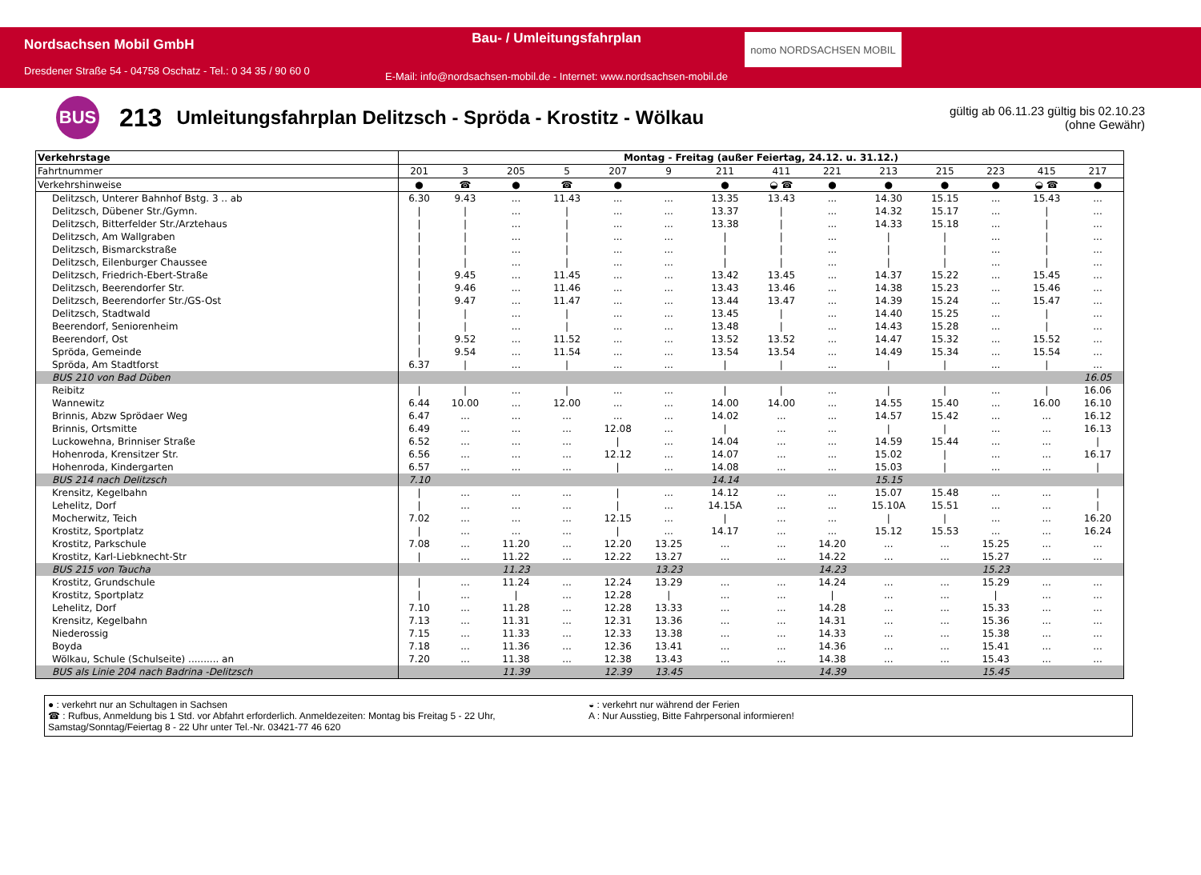Nordsachsen Mobil GmbH
Dresdener Straße 54 - 04758 Oschatz - Tel.: 0 34 35 / 90 60 0
Bau- / Umleitungsfahrplan
E-Mail: info@nordsachsen-mobil.de - Internet: www.nordsachsen-mobil.de
nomo NORDSACHSEN MOBIL
BUS
213
Umleitungsfahrplan Delitzsch - Spröda - Krostitz - Wölkau
gültig ab 06.11.23 gültig bis 02.10.23
(ohne Gewähr)
| Verkehrstage | Montag - Freitag (außer Feiertag, 24.12. u. 31.12.) | | | | | | | | | | | | | |
| Fahrtnummer | 201 | 3 | 205 | 5 | 207 | 9 | 211 | 411 | 221 | 213 | 215 | 223 | 415 | 217 |
| Verkehrshinweise | ● | ☎ | ● | ☎ | ● | | ● | ◒ ☎ | ● | ● | ● | ● | ◒ ☎ | ● |
| Delitzsch, Unterer Bahnhof Bstg. 3 .. ab | 6.30 | 9.43 | ... | 11.43 | ... | ... | 13.35 | 13.43 | ... | 14.30 | 15.15 | ... | 15.43 | ... |
| Delitzsch, Dübener Str./Gymn. | / | / | ... | / | ... | ... | 13.37 | / | ... | 14.32 | 15.17 | ... | / | ... |
| Delitzsch, Bitterfelder Str./Arztehaus | / | / | ... | / | ... | ... | 13.38 | / | ... | 14.33 | 15.18 | ... | / | ... |
| Delitzsch, Am Wallgraben | / | / | ... | / | ... | ... | / | / | ... | / | / | ... | / | ... |
| Delitzsch, Bismarckstraße | / | / | ... | / | ... | ... | / | / | ... | / | / | ... | / | ... |
| Delitzsch, Eilenburger Chaussee | / | / | ... | / | ... | ... | / | / | ... | / | / | ... | / | ... |
| Delitzsch, Friedrich-Ebert-Straße | / | 9.45 | ... | 11.45 | ... | ... | 13.42 | 13.45 | ... | 14.37 | 15.22 | ... | 15.45 | ... |
| Delitzsch, Beerendorfer Str. | / | 9.46 | ... | 11.46 | ... | ... | 13.43 | 13.46 | ... | 14.38 | 15.23 | ... | 15.46 | ... |
| Delitzsch, Beerendorfer Str./GS-Ost | / | 9.47 | ... | 11.47 | ... | ... | 13.44 | 13.47 | ... | 14.39 | 15.24 | ... | 15.47 | ... |
| Delitzsch, Stadtwald | / | / | ... | / | ... | ... | 13.45 | / | ... | 14.40 | 15.25 | ... | / | ... |
| Beerendorf, Seniorenheim | / | / | ... | / | ... | ... | 13.48 | / | ... | 14.43 | 15.28 | ... | / | ... |
| Beerendorf, Ost | / | 9.52 | ... | 11.52 | ... | ... | 13.52 | 13.52 | ... | 14.47 | 15.32 | ... | 15.52 | ... |
| Spröda, Gemeinde | / | 9.54 | ... | 11.54 | ... | ... | 13.54 | 13.54 | ... | 14.49 | 15.34 | ... | 15.54 | ... |
| Spröda, Am Stadtforst | 6.37 | / | ... | / | ... | ... | / | / | ... | / | / | ... | / | ... |
| BUS 210 von Bad Düben | | | | | | | | | | | | | | 16.05 |
| Reibitz | / | / | ... | / | ... | ... | / | / | ... | / | / | ... | / | 16.06 |
| Wannewitz | 6.44 | 10.00 | ... | 12.00 | ... | ... | 14.00 | 14.00 | ... | 14.55 | 15.40 | ... | 16.00 | 16.10 |
| Brinnis, Abzw Sprödaer Weg | 6.47 | ... | ... | ... | ... | ... | 14.02 | ... | ... | 14.57 | 15.42 | ... | ... | 16.12 |
| Brinnis, Ortsmitte | 6.49 | ... | ... | ... | 12.08 | ... | / | ... | ... | / | / | ... | ... | 16.13 |
| Luckowehna, Brinniser Straße | 6.52 | ... | ... | ... | / | ... | 14.04 | ... | ... | 14.59 | 15.44 | ... | ... | / |
| Hohenroda, Krensitzer Str. | 6.56 | ... | ... | ... | 12.12 | ... | 14.07 | ... | ... | 15.02 | / | ... | ... | 16.17 |
| Hohenroda, Kindergarten | 6.57 | ... | ... | ... | / | ... | 14.08 | ... | ... | 15.03 | / | ... | ... | / |
| BUS 214 nach Delitzsch | 7.10 | | | | | | 14.14 | | | 15.15 | | | | |
| Krensitz, Kegelbahn | / | ... | ... | ... | / | ... | 14.12 | ... | ... | 15.07 | 15.48 | ... | ... | / |
| Lehelitz, Dorf | / | ... | ... | ... | / | ... | 14.15A | ... | ... | 15.10A | 15.51 | ... | ... | / |
| Mocherwitz, Teich | 7.02 | ... | ... | ... | 12.15 | ... | / | ... | ... | / | / | ... | ... | 16.20 |
| Krostitz, Sportplatz | / | ... | ... | ... | / | ... | 14.17 | ... | ... | 15.12 | 15.53 | ... | ... | 16.24 |
| Krostitz, Parkschule | 7.08 | ... | 11.20 | ... | 12.20 | 13.25 | ... | ... | 14.20 | ... | ... | 15.25 | ... | ... |
| Krostitz, Karl-Liebknecht-Str | / | ... | 11.22 | ... | 12.22 | 13.27 | ... | ... | 14.22 | ... | ... | 15.27 | ... | ... |
| BUS 215 von Taucha | | | 11.23 | | | 13.23 | | | 14.23 | | | 15.23 | | |
| Krostitz, Grundschule | / | ... | 11.24 | ... | 12.24 | 13.29 | ... | ... | 14.24 | ... | ... | 15.29 | ... | ... |
| Krostitz, Sportplatz | / | ... | / | ... | 12.28 | / | ... | ... | / | ... | ... | / | ... | ... |
| Lehelitz, Dorf | 7.10 | ... | 11.28 | ... | 12.28 | 13.33 | ... | ... | 14.28 | ... | ... | 15.33 | ... | ... |
| Krensitz, Kegelbahn | 7.13 | ... | 11.31 | ... | 12.31 | 13.36 | ... | ... | 14.31 | ... | ... | 15.36 | ... | ... |
| Niederossig | 7.15 | ... | 11.33 | ... | 12.33 | 13.38 | ... | ... | 14.33 | ... | ... | 15.38 | ... | ... |
| Boyda | 7.18 | ... | 11.36 | ... | 12.36 | 13.41 | ... | ... | 14.36 | ... | ... | 15.41 | ... | ... |
| Wölkau, Schule (Schulseite) .......... an | 7.20 | ... | 11.38 | ... | 12.38 | 13.43 | ... | ... | 14.38 | ... | ... | 15.43 | ... | ... |
| BUS als Linie 204 nach Badrina -Delitzsch | | | 11.39 | | 12.39 | 13.45 | | | 14.39 | | | 15.45 | | |
● : verkehrt nur an Schultagen in Sachsen
☎ : Rufbus, Anmeldung bis 1 Std. vor Abfahrt erforderlich. Anmeldezeiten: Montag bis Freitag 5 - 22 Uhr,
Samstag/Sonntag/Feiertag 8 - 22 Uhr unter Tel.-Nr. 03421-77 46 620
◒ : verkehrt nur während der Ferien
A : Nur Ausstieg, Bitte Fahrpersonal informieren!